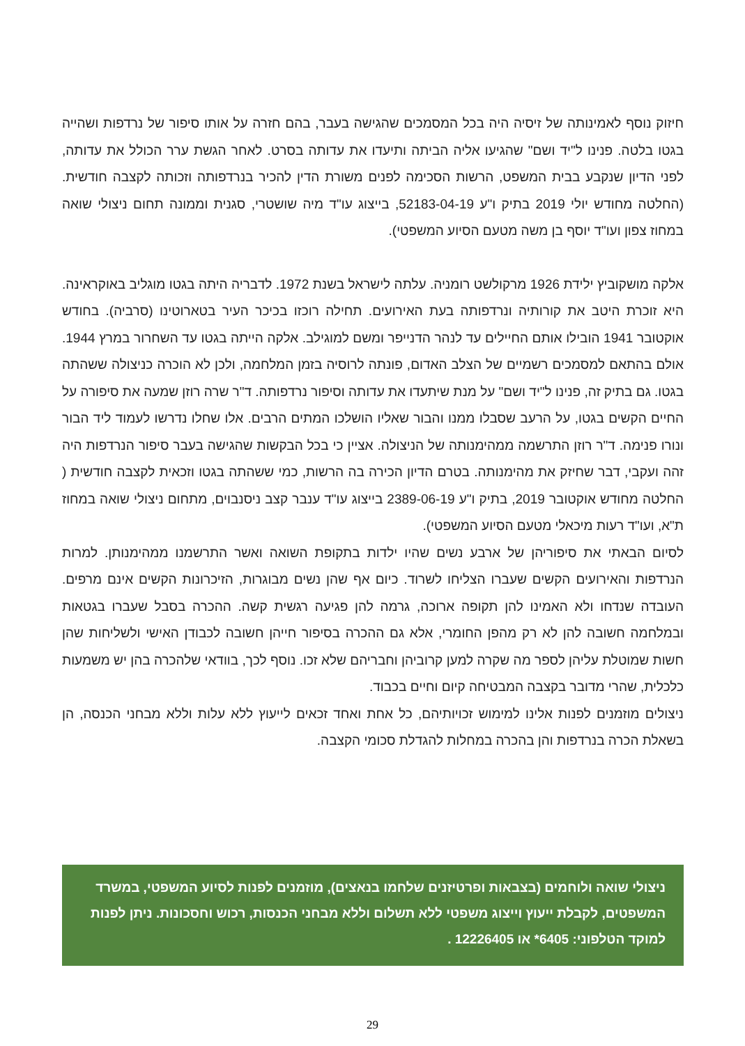חיזוק נוסף לאמינותה של זיסיה היה בכל המסמכים שהגישה בעבר, בהם חזרה על אותו סיפור של נרדפות ושהייה בגטו בלטה. פנינו ל"יד ושם" שהגיעו אליה הביתה ותיעדו את עדותה בסרט. לאחר הגשת ערר הכולל את עדותה, לפני הדיון שנקבע בבית המשפט, הרשות הסכימה לפנים משורת הדין להכיר בנרדפותה וזכותה לקצבה חודשית. (החלטה מחודש יולי 2019 בתיק ו"ע 52183-04-19, בייצוג עו"ד מיה שושטרי, סגנית וממונה תחום ניצולי שואה במחוז צפון ועו"ד יוסף בן משה מטעם הסיוע המשפטי).
אלקה מושקוביץ ילידת 1926 מרקולשט רומניה. עלתה לישראל בשנת 1972. לדבריה היתה בגטו מוגליב באוקראינה. היא זוכרת היטב את קורותיה ונרדפותה בעת האירועים. תחילה רוכזו בכיכר העיר בטארוטינו (סרביה). בחודש אוקטובר 1941 הובילו אותם החיילים עד לנהר הדנייפר ומשם למוגילב. אלקה הייתה בגטו עד השחרור במרץ 1944. אולם בהתאם למסמכים רשמיים של הצלב האדום, פונתה לרוסיה בזמן המלחמה, ולכן לא הוכרה כניצולה ששהתה בגטו. גם בתיק זה, פנינו ל"יד ושם" על מנת שיתעדו את עדותה וסיפור נרדפותה. ד"ר שרה רוזן שמעה את סיפורה על החיים הקשים בגטו, על הרעב שסבלו ממנו והבור שאליו הושלכו המתים הרבים. אלו שחלו נדרשו לעמוד ליד הבור ונורו פנימה. ד"ר רוזן התרשמה ממהימנותה של הניצולה. אציין כי בכל הבקשות שהגישה בעבר סיפור הנרדפות היה זהה ועקבי, דבר שחיזק את מהימנותה. בטרם הדיון הכירה בה הרשות, כמי ששהתה בגטו וזכאית לקצבה חודשית ( החלטה מחודש אוקטובר 2019, בתיק ו"ע 2389-06-19 בייצוג עו"ד ענבר קצב ניסנבוים, מתחום ניצולי שואה במחוז ת"א, ועו"ד רעות מיכאלי מטעם הסיוע המשפטי).
לסיום הבאתי את סיפוריהן של ארבע נשים שהיו ילדות בתקופת השואה ואשר התרשמנו ממהימנותן. למרות הנרדפות והאירועים הקשים שעברו הצליחו לשרוד. כיום אף שהן נשים מבוגרות, הזיכרונות הקשים אינם מרפים. העובדה שנדחו ולא האמינו להן תקופה ארוכה, גרמה להן פגיעה רגשית קשה. ההכרה בסבל שעברו בגטאות ובמלחמה חשובה להן לא רק מהפן החומרי, אלא גם ההכרה בסיפור חייהן חשובה לכבודן האישי ולשליחות שהן חשות שמוטלת עליהן לספר מה שקרה למען קרוביהן וחבריהם שלא זכו. נוסף לכך, בוודאי שלהכרה בהן יש משמעות כלכלית, שהרי מדובר בקצבה המבטיחה קיום וחיים בכבוד.
ניצולים מוזמנים לפנות אלינו למימוש זכויותיהם, כל אחת ואחד זכאים לייעוץ ללא עלות וללא מבחני הכנסה, הן בשאלת הכרה בנרדפות והן בהכרה במחלות להגדלת סכומי הקצבה.
ניצולי שואה ולוחמים (בצבאות ופרטיזנים שלחמו בנאצים), מוזמנים לפנות לסיוע המשפטי, במשרד המשפטים, לקבלת ייעוץ וייצוג משפטי ללא תשלום וללא מבחני הכנסות, רכוש וחסכונות. ניתן לפנות למוקד הטלפוני: 6405* או 12226405 .
29